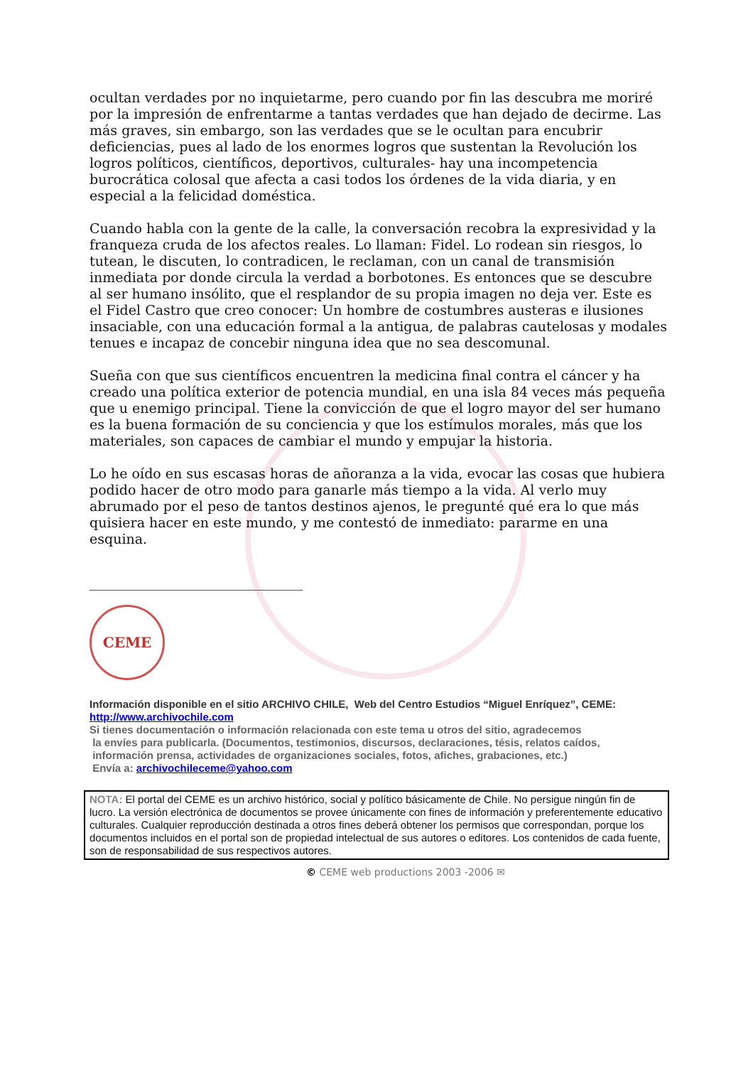ocultan verdades por no inquietarme, pero cuando por fin las descubra me moriré por la impresión de enfrentarme a tantas verdades que han dejado de decirme. Las más graves, sin embargo, son las verdades que se le ocultan para encubrir deficiencias, pues al lado de los enormes logros que sustentan la Revolución los logros políticos, científicos, deportivos, culturales- hay una incompetencia burocrática colosal que afecta a casi todos los órdenes de la vida diaria, y en especial a la felicidad doméstica.
Cuando habla con la gente de la calle, la conversación recobra la expresividad y la franqueza cruda de los afectos reales. Lo llaman: Fidel. Lo rodean sin riesgos, lo tutean, le discuten, lo contradicen, le reclaman, con un canal de transmisión inmediata por donde circula la verdad a borbotones. Es entonces que se descubre al ser humano insólito, que el resplandor de su propia imagen no deja ver. Este es el Fidel Castro que creo conocer: Un hombre de costumbres austeras e ilusiones insaciable, con una educación formal a la antigua, de palabras cautelosas y modales tenues e incapaz de concebir ninguna idea que no sea descomunal.
Sueña con que sus científicos encuentren la medicina final contra el cáncer y ha creado una política exterior de potencia mundial, en una isla 84 veces más pequeña que u enemigo principal. Tiene la convicción de que el logro mayor del ser humano es la buena formación de su conciencia y que los estímulos morales, más que los materiales, son capaces de cambiar el mundo y empujar la historia.
Lo he oído en sus escasas horas de añoranza a la vida, evocar las cosas que hubiera podido hacer de otro modo para ganarle más tiempo a la vida. Al verlo muy abrumado por el peso de tantos destinos ajenos, le pregunté qué era lo que más quisiera hacer en este mundo, y me contestó de inmediato: pararme en una esquina.
CEME
Información disponible en el sitio ARCHIVO CHILE, Web del Centro Estudios “Miguel Enríquez”, CEME:
http://www.archivochile.com
Si tienes documentación o información relacionada con este tema u otros del sitio, agradecemos
la envíes para publicarla. (Documentos, testimonios, discursos, declaraciones, tésis, relatos caídos,
información prensa, actividades de organizaciones sociales, fotos, afiches, grabaciones, etc.)
Envía a: archivochileceme@yahoo.com
NOTA: El portal del CEME es un archivo histórico, social y político básicamente de Chile. No persigue ningún fin de lucro. La versión electrónica de documentos se provee únicamente con fines de información y preferentemente educativo culturales. Cualquier reproducción destinada a otros fines deberá obtener los permisos que correspondan, porque los documentos incluidos en el portal son de propiedad intelectual de sus autores o editores. Los contenidos de cada fuente, son de responsabilidad de sus respectivos autores.
© CEME web productions 2003 -2006 ✉